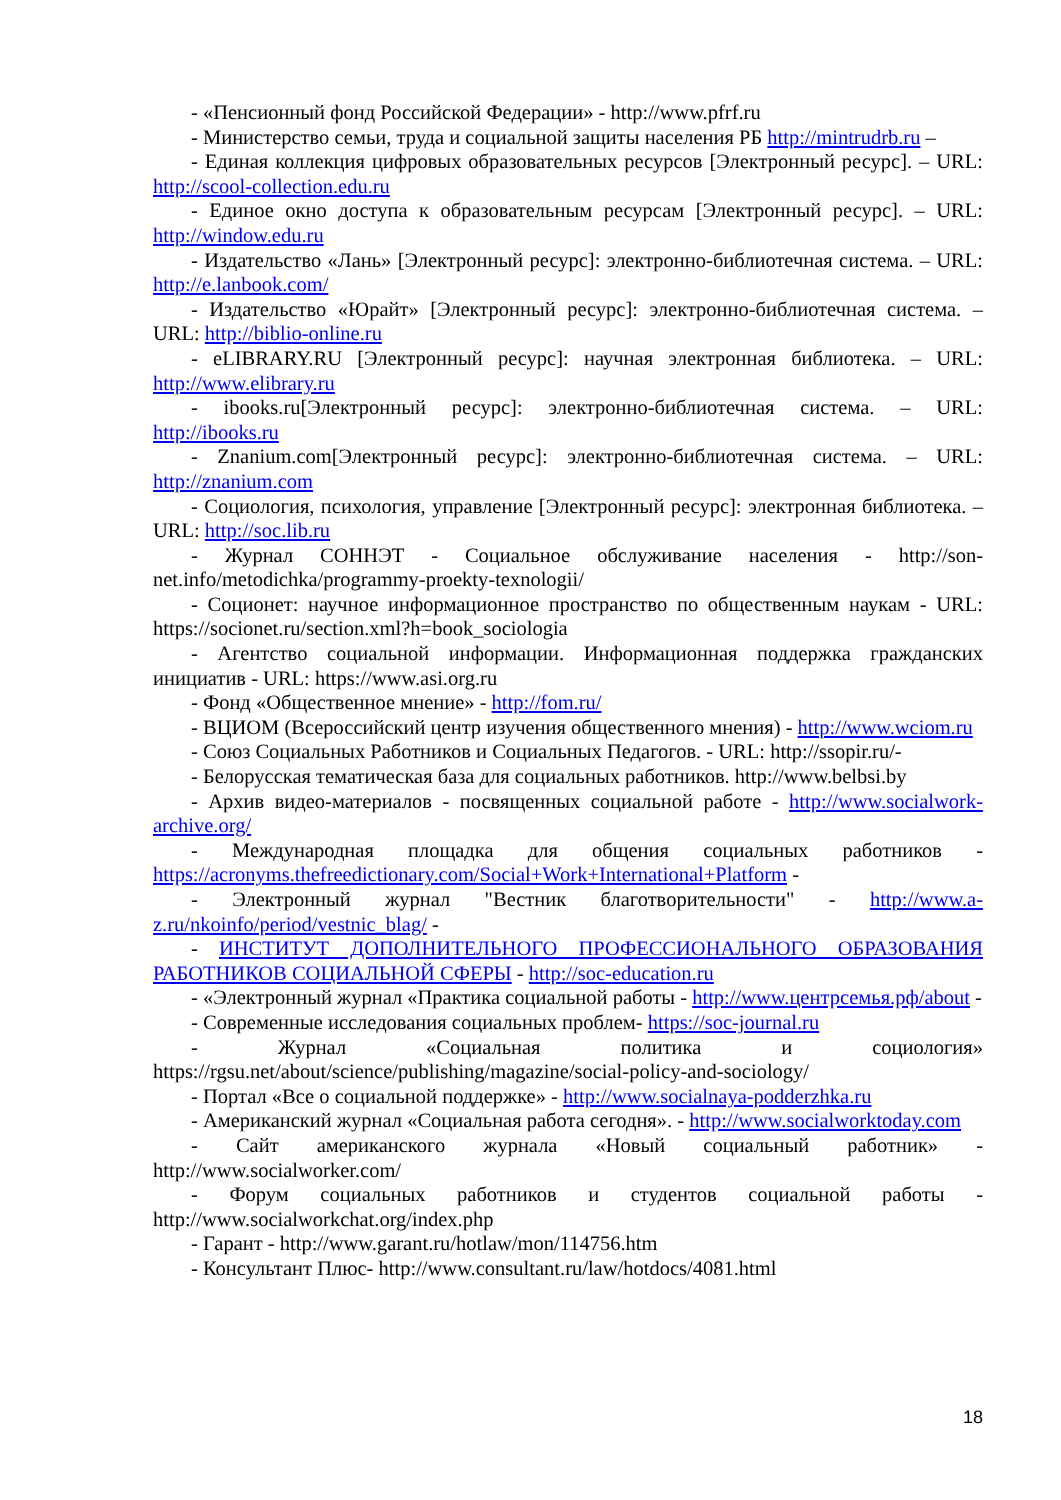- «Пенсионный фонд Российской Федерации» - http://www.pfrf.ru
- Министерство семьи, труда и социальной защиты населения РБ http://mintrudrb.ru –
- Единая коллекция цифровых образовательных ресурсов [Электронный ресурс]. – URL: http://scool-collection.edu.ru
- Единое окно доступа к образовательным ресурсам [Электронный ресурс]. – URL: http://window.edu.ru
- Издательство «Лань» [Электронный ресурс]: электронно-библиотечная система. – URL: http://e.lanbook.com/
- Издательство «Юрайт» [Электронный ресурс]: электронно-библиотечная система. – URL: http://biblio-online.ru
- eLIBRARY.RU [Электронный ресурс]: научная электронная библиотека. – URL: http://www.elibrary.ru
- ibooks.ru[Электронный ресурс]: электронно-библиотечная система. – URL: http://ibooks.ru
- Znanium.com[Электронный ресурс]: электронно-библиотечная система. – URL: http://znanium.com
- Социология, психология, управление [Электронный ресурс]: электронная библиотека. – URL: http://soc.lib.ru
- Журнал СОННЭТ - Социальное обслуживание населения - http://son-net.info/metodichka/programmy-proekty-texnologii/
- Соционет: научное информационное пространство по общественным наукам - URL: https://socionet.ru/section.xml?h=book_sociologia
- Агентство социальной информации. Информационная поддержка гражданских инициатив - URL: https://www.asi.org.ru
- Фонд «Общественное мнение» - http://fom.ru/
- ВЦИОМ (Всероссийский центр изучения общественного мнения) - http://www.wciom.ru
- Союз Социальных Работников и Социальных Педагогов. - URL: http://ssopir.ru/-
- Белорусская тематическая база для социальных работников. http://www.belbsi.by
- Архив видео-материалов - посвященных социальной работе - http://www.socialwork-archive.org/
- Международная площадка для общения социальных работников - https://acronyms.thefreedictionary.com/Social+Work+International+Platform -
- Электронный журнал "Вестник благотворительности" - http://www.a-z.ru/nkoinfo/period/vestnic_blag/ -
- ИНСТИТУТ ДОПОЛНИТЕЛЬНОГО ПРОФЕССИОНАЛЬНОГО ОБРАЗОВАНИЯ РАБОТНИКОВ СОЦИАЛЬНОЙ СФЕРЫ - http://soc-education.ru
- «Электронный журнал «Практика социальной работы - http://www.центрсемья.рф/about -
- Современные исследования социальных проблем- https://soc-journal.ru
- Журнал «Социальная политика и социология» https://rgsu.net/about/science/publishing/magazine/social-policy-and-sociology/
- Портал «Все о социальной поддержке» - http://www.socialnaya-podderzhka.ru
- Американский журнал «Социальная работа сегодня». - http://www.socialworktoday.com
- Сайт американского журнала «Новый социальный работник» - http://www.socialworker.com/
- Форум социальных работников и студентов социальной работы - http://www.socialworkchat.org/index.php
- Гарант - http://www.garant.ru/hotlaw/mon/114756.htm
- Консультант Плюс- http://www.consultant.ru/law/hotdocs/4081.html
18